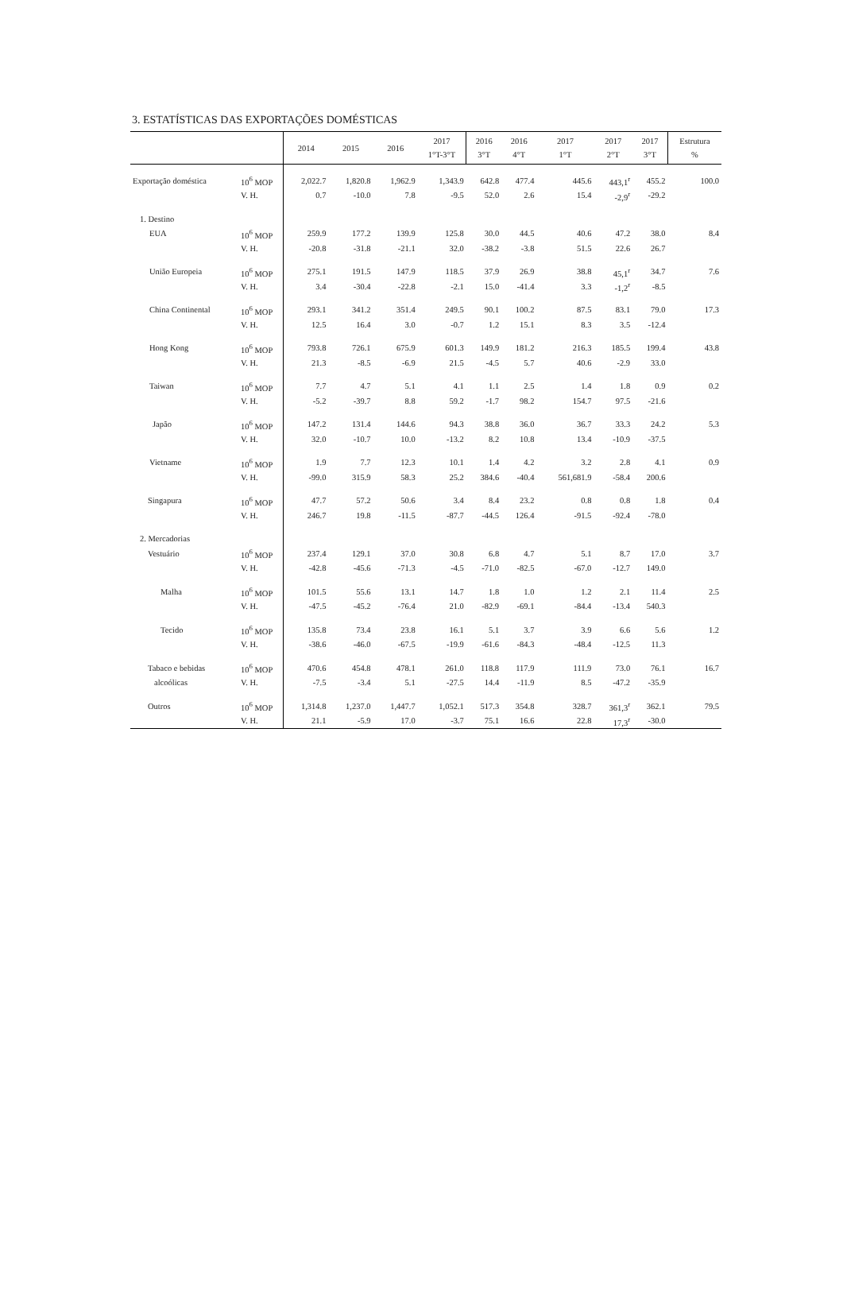3. ESTATÍSTICAS DAS EXPORTAÇÕES DOMÉSTICAS
| | | 2014 | 2015 | 2016 | 2017 1°T-3°T | 2016 3°T | 2016 4°T | 2017 1°T | 2017 2°T | 2017 3°T | Estrutura % |
| --- | --- | --- | --- | --- | --- | --- | --- | --- | --- | --- | --- |
| Exportação doméstica | 10<sup>6</sup> MOP | 2,022.7 | 1,820.8 | 1,962.9 | 1,343.9 | 642.8 | 477.4 | 445.6 | 443,1<sup>r</sup> | 455.2 | 100.0 |
| | V. H. | 0.7 | -10.0 | 7.8 | -9.5 | 52.0 | 2.6 | 15.4 | -2,9<sup>r</sup> | -29.2 | |
| 1. Destino | | | | | | | | | | | |
| EUA | 10<sup>6</sup> MOP | 259.9 | 177.2 | 139.9 | 125.8 | 30.0 | 44.5 | 40.6 | 47.2 | 38.0 | 8.4 |
| | V. H. | -20.8 | -31.8 | -21.1 | 32.0 | -38.2 | -3.8 | 51.5 | 22.6 | 26.7 | |
| União Europeia | 10<sup>6</sup> MOP | 275.1 | 191.5 | 147.9 | 118.5 | 37.9 | 26.9 | 38.8 | 45,1<sup>r</sup> | 34.7 | 7.6 |
| | V. H. | 3.4 | -30.4 | -22.8 | -2.1 | 15.0 | -41.4 | 3.3 | -1,2<sup>r</sup> | -8.5 | |
| China Continental | 10<sup>6</sup> MOP | 293.1 | 341.2 | 351.4 | 249.5 | 90.1 | 100.2 | 87.5 | 83.1 | 79.0 | 17.3 |
| | V. H. | 12.5 | 16.4 | 3.0 | -0.7 | 1.2 | 15.1 | 8.3 | 3.5 | -12.4 | |
| Hong Kong | 10<sup>6</sup> MOP | 793.8 | 726.1 | 675.9 | 601.3 | 149.9 | 181.2 | 216.3 | 185.5 | 199.4 | 43.8 |
| | V. H. | 21.3 | -8.5 | -6.9 | 21.5 | -4.5 | 5.7 | 40.6 | -2.9 | 33.0 | |
| Taiwan | 10<sup>6</sup> MOP | 7.7 | 4.7 | 5.1 | 4.1 | 1.1 | 2.5 | 1.4 | 1.8 | 0.9 | 0.2 |
| | V. H. | -5.2 | -39.7 | 8.8 | 59.2 | -1.7 | 98.2 | 154.7 | 97.5 | -21.6 | |
| Japão | 10<sup>6</sup> MOP | 147.2 | 131.4 | 144.6 | 94.3 | 38.8 | 36.0 | 36.7 | 33.3 | 24.2 | 5.3 |
| | V. H. | 32.0 | -10.7 | 10.0 | -13.2 | 8.2 | 10.8 | 13.4 | -10.9 | -37.5 | |
| Vietname | 10<sup>6</sup> MOP | 1.9 | 7.7 | 12.3 | 10.1 | 1.4 | 4.2 | 3.2 | 2.8 | 4.1 | 0.9 |
| | V. H. | -99.0 | 315.9 | 58.3 | 25.2 | 384.6 | -40.4 | 561,681.9 | -58.4 | 200.6 | |
| Singapura | 10<sup>6</sup> MOP | 47.7 | 57.2 | 50.6 | 3.4 | 8.4 | 23.2 | 0.8 | 0.8 | 1.8 | 0.4 |
| | V. H. | 246.7 | 19.8 | -11.5 | -87.7 | -44.5 | 126.4 | -91.5 | -92.4 | -78.0 | |
| 2. Mercadorias | | | | | | | | | | | |
| Vestuário | 10<sup>6</sup> MOP | 237.4 | 129.1 | 37.0 | 30.8 | 6.8 | 4.7 | 5.1 | 8.7 | 17.0 | 3.7 |
| | V. H. | -42.8 | -45.6 | -71.3 | -4.5 | -71.0 | -82.5 | -67.0 | -12.7 | 149.0 | |
| Malha | 10<sup>6</sup> MOP | 101.5 | 55.6 | 13.1 | 14.7 | 1.8 | 1.0 | 1.2 | 2.1 | 11.4 | 2.5 |
| | V. H. | -47.5 | -45.2 | -76.4 | 21.0 | -82.9 | -69.1 | -84.4 | -13.4 | 540.3 | |
| Tecido | 10<sup>6</sup> MOP | 135.8 | 73.4 | 23.8 | 16.1 | 5.1 | 3.7 | 3.9 | 6.6 | 5.6 | 1.2 |
| | V. H. | -38.6 | -46.0 | -67.5 | -19.9 | -61.6 | -84.3 | -48.4 | -12.5 | 11.3 | |
| Tabaco e bebidas | 10<sup>6</sup> MOP | 470.6 | 454.8 | 478.1 | 261.0 | 118.8 | 117.9 | 111.9 | 73.0 | 76.1 | 16.7 |
| alcoólicas | V. H. | -7.5 | -3.4 | 5.1 | -27.5 | 14.4 | -11.9 | 8.5 | -47.2 | -35.9 | |
| Outros | 10<sup>6</sup> MOP | 1,314.8 | 1,237.0 | 1,447.7 | 1,052.1 | 517.3 | 354.8 | 328.7 | 361,3<sup>r</sup> | 362.1 | 79.5 |
| | V. H. | 21.1 | -5.9 | 17.0 | -3.7 | 75.1 | 16.6 | 22.8 | 17,3<sup>r</sup> | -30.0 | |